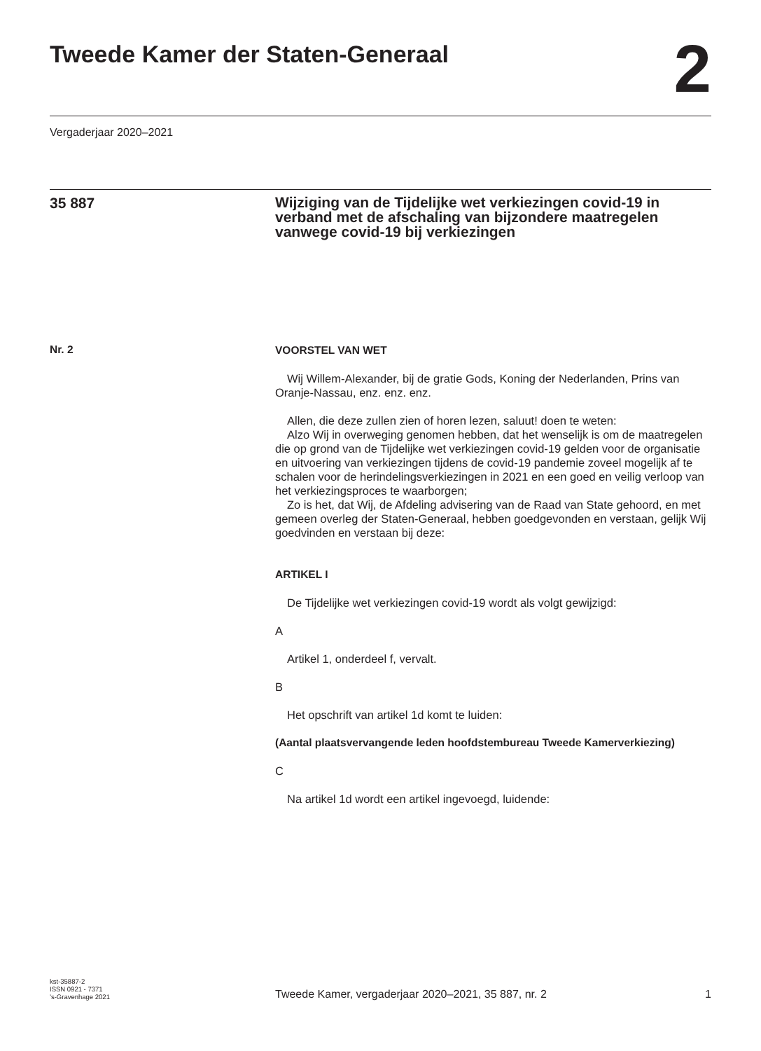Tweede Kamer der Staten-Generaal
2
Vergaderjaar 2020–2021
35 887
Wijziging van de Tijdelijke wet verkiezingen covid-19 in verband met de afschaling van bijzondere maatregelen vanwege covid-19 bij verkiezingen
Nr. 2
VOORSTEL VAN WET
Wij Willem-Alexander, bij de gratie Gods, Koning der Nederlanden, Prins van Oranje-Nassau, enz. enz. enz.
Allen, die deze zullen zien of horen lezen, saluut! doen te weten:
Alzo Wij in overweging genomen hebben, dat het wenselijk is om de maatregelen die op grond van de Tijdelijke wet verkiezingen covid-19 gelden voor de organisatie en uitvoering van verkiezingen tijdens de covid-19 pandemie zoveel mogelijk af te schalen voor de herindelingsverkiezingen in 2021 en een goed en veilig verloop van het verkiezingsproces te waarborgen;
Zo is het, dat Wij, de Afdeling advisering van de Raad van State gehoord, en met gemeen overleg der Staten-Generaal, hebben goedgevonden en verstaan, gelijk Wij goedvinden en verstaan bij deze:
ARTIKEL I
De Tijdelijke wet verkiezingen covid-19 wordt als volgt gewijzigd:
A
Artikel 1, onderdeel f, vervalt.
B
Het opschrift van artikel 1d komt te luiden:
(Aantal plaatsvervangende leden hoofdstembureau Tweede Kamerverkiezing)
C
Na artikel 1d wordt een artikel ingevoegd, luidende:
kst-35887-2
ISSN 0921 - 7371
’s-Gravenhage 2021
Tweede Kamer, vergaderjaar 2020–2021, 35 887, nr. 2
1